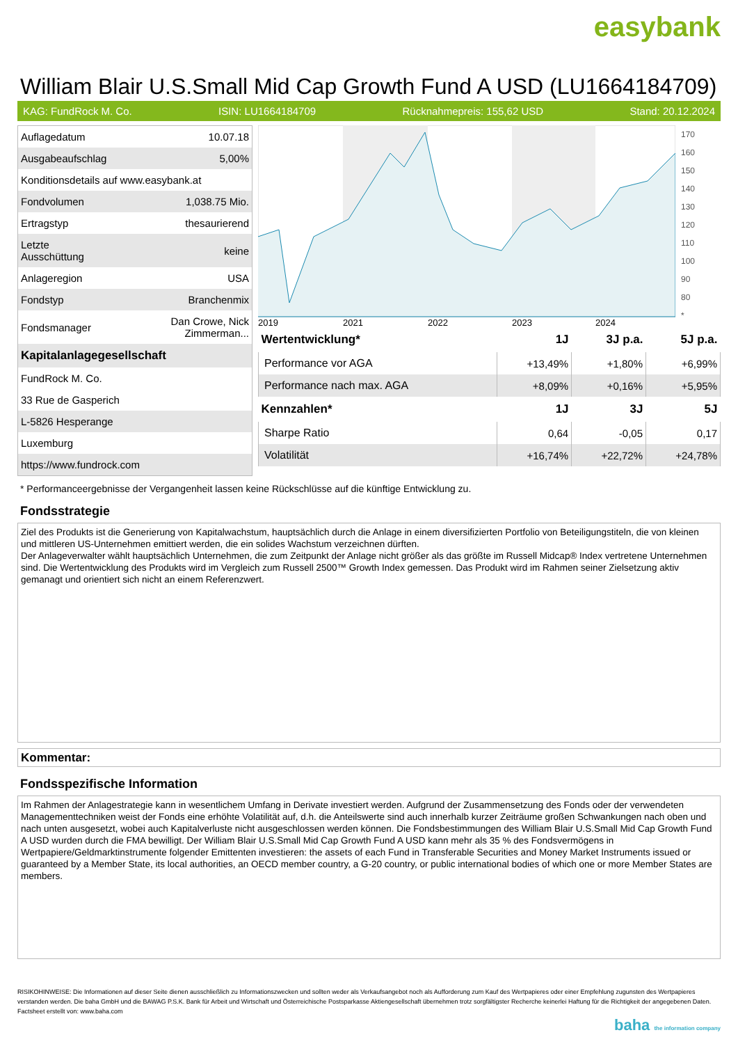easybank
William Blair U.S.Small Mid Cap Growth Fund A USD (LU1664184709)
KAG: FundRock M. Co. ISIN: LU1664184709 Rücknahmepreis: 155,62 USD Stand: 20.12.2024
| Auflagedatum | 10.07.18 |
| Ausgabeaufschlag | 5,00% |
| Konditionsdetails auf www.easybank.at | |
| Fondvolumen | 1,038.75 Mio. |
| Ertragstyp | thesaurierend |
| Letzte Ausschüttung | keine |
| Anlageregion | USA |
| Fondstyp | Branchenmix |
| Fondsmanager | Dan Crowe, Nick Zimmerman... |
| Kapitalanlagegesellschaft | |
| FundRock M. Co. | |
| 33 Rue de Gasperich | |
| L-5826 Hesperange | |
| Luxemburg | |
| https://www.fundrock.com | |
2019
2021
2022
2023
2024
170
160
150
140
130
120
110
100
90
80
*
| Wertentwicklung* | 1J | 3J p.a. | 5J p.a. |
| --- | --- | --- | --- |
| Performance vor AGA | +13,49% | +1,80% | +6,99% |
| Performance nach max. AGA | +8,09% | +0,16% | +5,95% |
| Kennzahlen* | 1J | 3J | 5J |
| Sharpe Ratio | 0,64 | -0,05 | 0,17 |
| Volatilität | +16,74% | +22,72% | +24,78% |
* Performanceergebnisse der Vergangenheit lassen keine Rückschlüsse auf die künftige Entwicklung zu.
Fondsstrategie
Ziel des Produkts ist die Generierung von Kapitalwachstum, hauptsächlich durch die Anlage in einem diversifizierten Portfolio von Beteiligungstiteln, die von kleinen und mittleren US-Unternehmen emittiert werden, die ein solides Wachstum verzeichnen dürften.
Der Anlageverwalter wählt hauptsächlich Unternehmen, die zum Zeitpunkt der Anlage nicht größer als das größte im Russell Midcap® Index vertretene Unternehmen sind. Die Wertentwicklung des Produkts wird im Vergleich zum Russell 2500™ Growth Index gemessen. Das Produkt wird im Rahmen seiner Zielsetzung aktiv gemanagt und orientiert sich nicht an einem Referenzwert.
Kommentar:
Fondsspezifische Information
Im Rahmen der Anlagestrategie kann in wesentlichem Umfang in Derivate investiert werden. Aufgrund der Zusammensetzung des Fonds oder der verwendeten Managementtechniken weist der Fonds eine erhöhte Volatilität auf, d.h. die Anteilswerte sind auch innerhalb kurzer Zeiträume großen Schwankungen nach oben und nach unten ausgesetzt, wobei auch Kapitalverluste nicht ausgeschlossen werden können. Die Fondsbestimmungen des William Blair U.S.Small Mid Cap Growth Fund A USD wurden durch die FMA bewilligt. Der William Blair U.S.Small Mid Cap Growth Fund A USD kann mehr als 35 % des Fondsvermögens in Wertpapiere/Geldmarktinstrumente folgender Emittenten investieren: the assets of each Fund in Transferable Securities and Money Market Instruments issued or guaranteed by a Member State, its local authorities, an OECD member country, a G-20 country, or public international bodies of which one or more Member States are members.
RISIKOHINWEISE: Die Informationen auf dieser Seite dienen ausschließlich zu Informationszwecken und sollten weder als Verkaufsangebot noch als Aufforderung zum Kauf des Wertpapieres oder einer Empfehlung zugunsten des Wertpapieres verstanden werden. Die baha GmbH und die BAWAG P.S.K. Bank für Arbeit und Wirtschaft und Österreichische Postsparkasse Aktiengesellschaft übernehmen trotz sorgfältigster Recherche keinerlei Haftung für die Richtigkeit der angegebenen Daten.
Factsheet erstellt von: www.baha.com
baha the information company